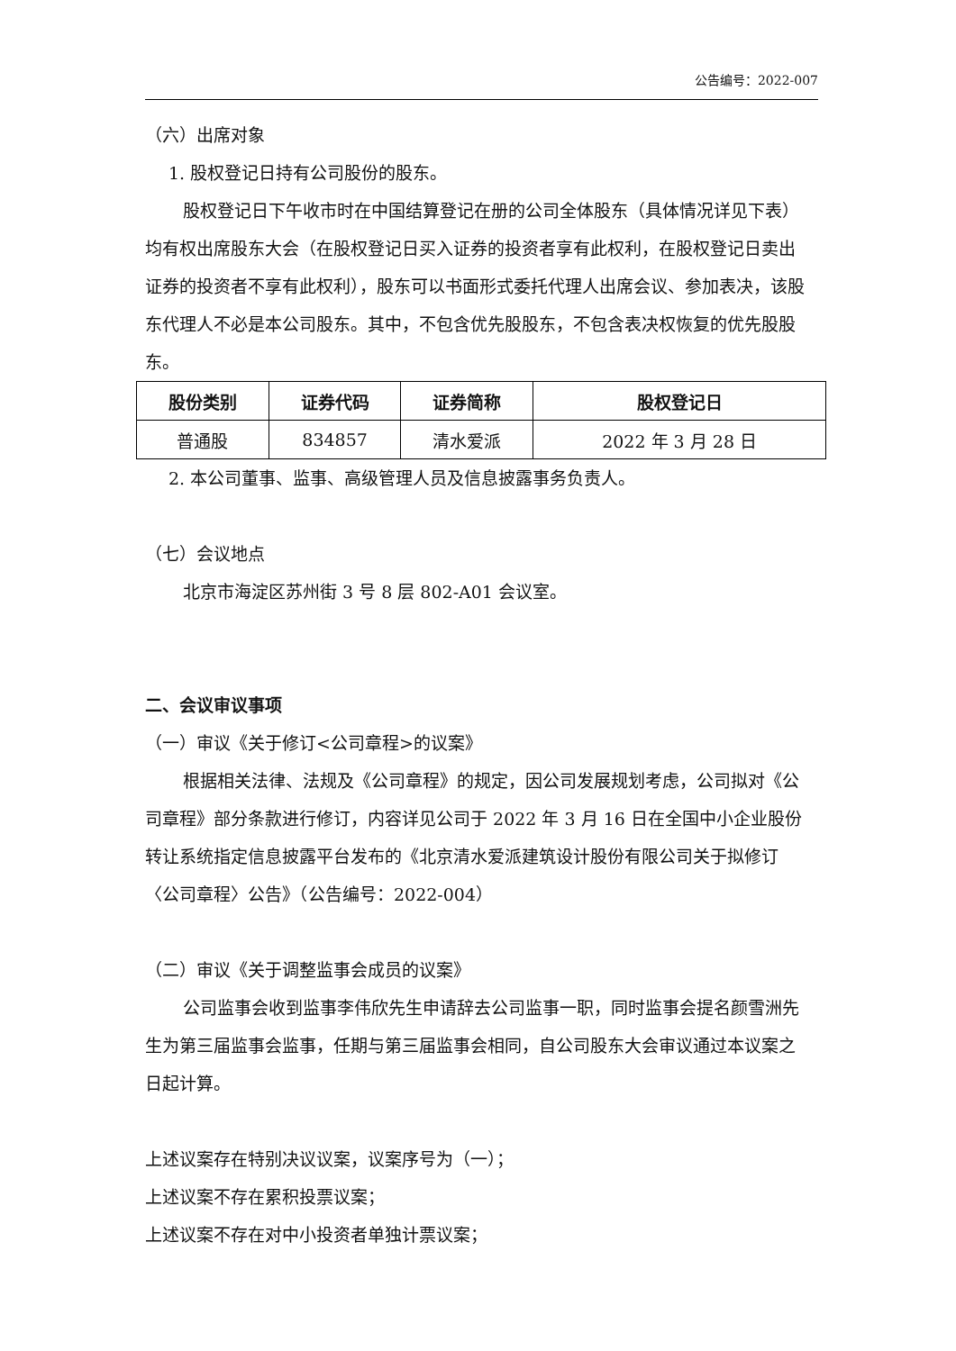公告编号：2022-007
（六）出席对象
1. 股权登记日持有公司股份的股东。
股权登记日下午收市时在中国结算登记在册的公司全体股东（具体情况详见下表）均有权出席股东大会（在股权登记日买入证券的投资者享有此权利，在股权登记日卖出证券的投资者不享有此权利），股东可以书面形式委托代理人出席会议、参加表决，该股东代理人不必是本公司股东。其中，不包含优先股股东，不包含表决权恢复的优先股股东。
| 股份类别 | 证券代码 | 证券简称 | 股权登记日 |
| --- | --- | --- | --- |
| 普通股 | 834857 | 清水爱派 | 2022 年 3 月 28 日 |
2. 本公司董事、监事、高级管理人员及信息披露事务负责人。
（七）会议地点
北京市海淀区苏州街 3 号 8 层 802-A01 会议室。
二、会议审议事项
（一）审议《关于修订<公司章程>的议案》
根据相关法律、法规及《公司章程》的规定，因公司发展规划考虑，公司拟对《公司章程》部分条款进行修订，内容详见公司于 2022 年 3 月 16 日在全国中小企业股份转让系统指定信息披露平台发布的《北京清水爱派建筑设计股份有限公司关于拟修订〈公司章程〉公告》（公告编号：2022-004）
（二）审议《关于调整监事会成员的议案》
公司监事会收到监事李伟欣先生申请辞去公司监事一职，同时监事会提名颜雪洲先生为第三届监事会监事，任期与第三届监事会相同，自公司股东大会审议通过本议案之日起计算。
上述议案存在特别决议议案，议案序号为（一）；
上述议案不存在累积投票议案；
上述议案不存在对中小投资者单独计票议案；